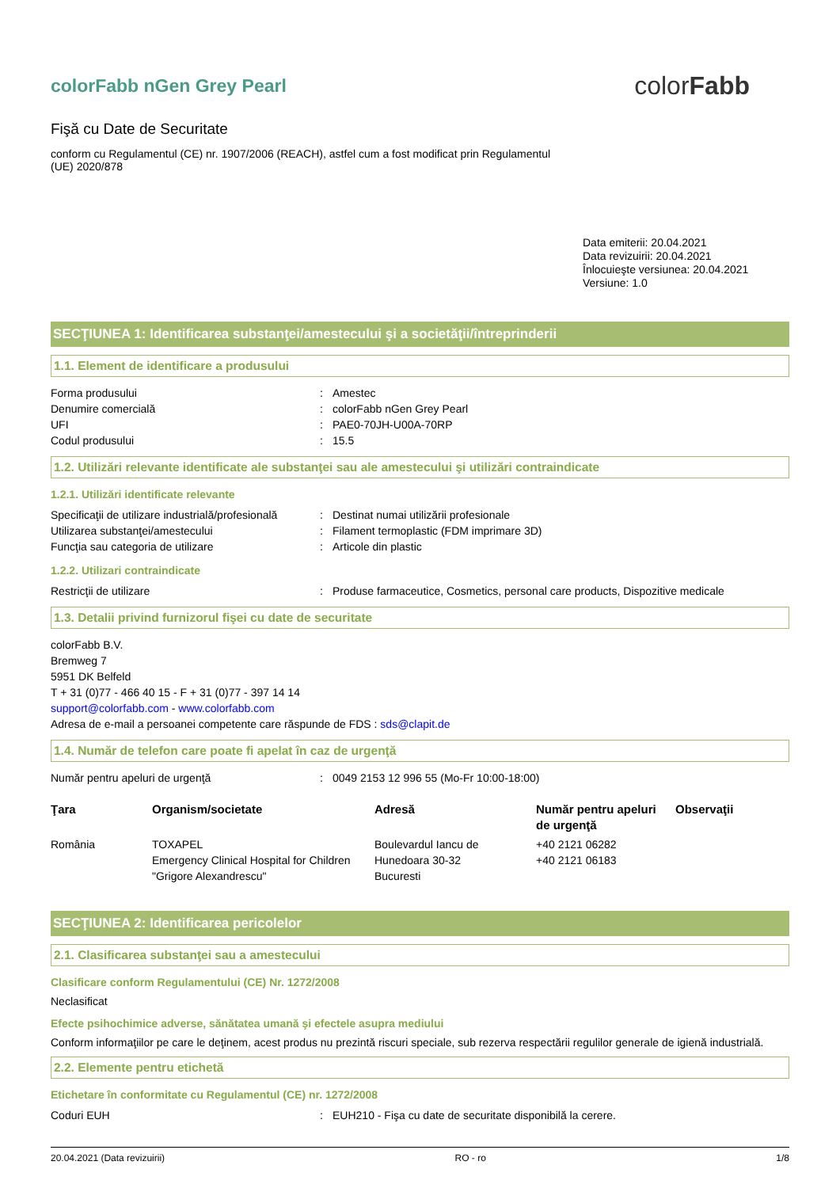colorFabb nGen Grey Pearl
Fişă cu Date de Securitate
conform cu Regulamentul (CE) nr. 1907/2006 (REACH), astfel cum a fost modificat prin Regulamentul (UE) 2020/878
colorFabb
Data emiterii: 20.04.2021
Data revizuirii: 20.04.2021
Înlocuieşte versiunea: 20.04.2021
Versiune: 1.0
SECŢIUNEA 1: Identificarea substanţei/amestecului şi a societăţii/întreprinderii
1.1. Element de identificare a produsului
Forma produsului: Amestec
Denumire comercială: colorFabb nGen Grey Pearl
UFI: PAE0-70JH-U00A-70RP
Codul produsului: 15.5
1.2. Utilizări relevante identificate ale substanţei sau ale amestecului şi utilizări contraindicate
1.2.1. Utilizări identificate relevante
Specificaţii de utilizare industrială/profesională: Destinat numai utilizării profesionale
Utilizarea substanţei/amestecului: Filament termoplastic (FDM imprimare 3D)
Funcţia sau categoria de utilizare: Articole din plastic
1.2.2. Utilizari contraindicate
Restricţii de utilizare: Produse farmaceutice, Cosmetics, personal care products, Dispozitive medicale
1.3. Detalii privind furnizorul fişei cu date de securitate
colorFabb B.V.
Bremweg 7
5951 DK Belfeld
T + 31 (0)77 - 466 40 15 - F + 31 (0)77 - 397 14 14
support@colorfabb.com - www.colorfabb.com
Adresa de e-mail a persoanei competente care răspunde de FDS : sds@clapit.de
1.4. Număr de telefon care poate fi apelat în caz de urgenţă
Număr pentru apeluri de urgenţă: 0049 2153 12 996 55 (Mo-Fr 10:00-18:00)
| Ţara | Organism/societate | Adresă | Număr pentru apeluri de urgenţă | Observaţii |
| --- | --- | --- | --- | --- |
| România | TOXAPEL Emergency Clinical Hospital for Children "Grigore Alexandrescu" | Boulevardul Iancu de Hunedoara 30-32 Bucuresti | +40 2121 06282 +40 2121 06183 | |
SECŢIUNEA 2: Identificarea pericolelor
2.1. Clasificarea substanţei sau a amestecului
Clasificare conform Regulamentului (CE) Nr. 1272/2008
Neclasificat
Efecte psihochimice adverse, sănătatea umană şi efectele asupra mediului
Conform informaţiilor pe care le deţinem, acest produs nu prezintă riscuri speciale, sub rezerva respectării regulilor generale de igienă industrială.
2.2. Elemente pentru etichetă
Etichetare în conformitate cu Regulamentul (CE) nr. 1272/2008
Coduri EUH: EUH210 - Fişa cu date de securitate disponibilă la cerere.
20.04.2021 (Data revizuirii) RO - ro 1/8